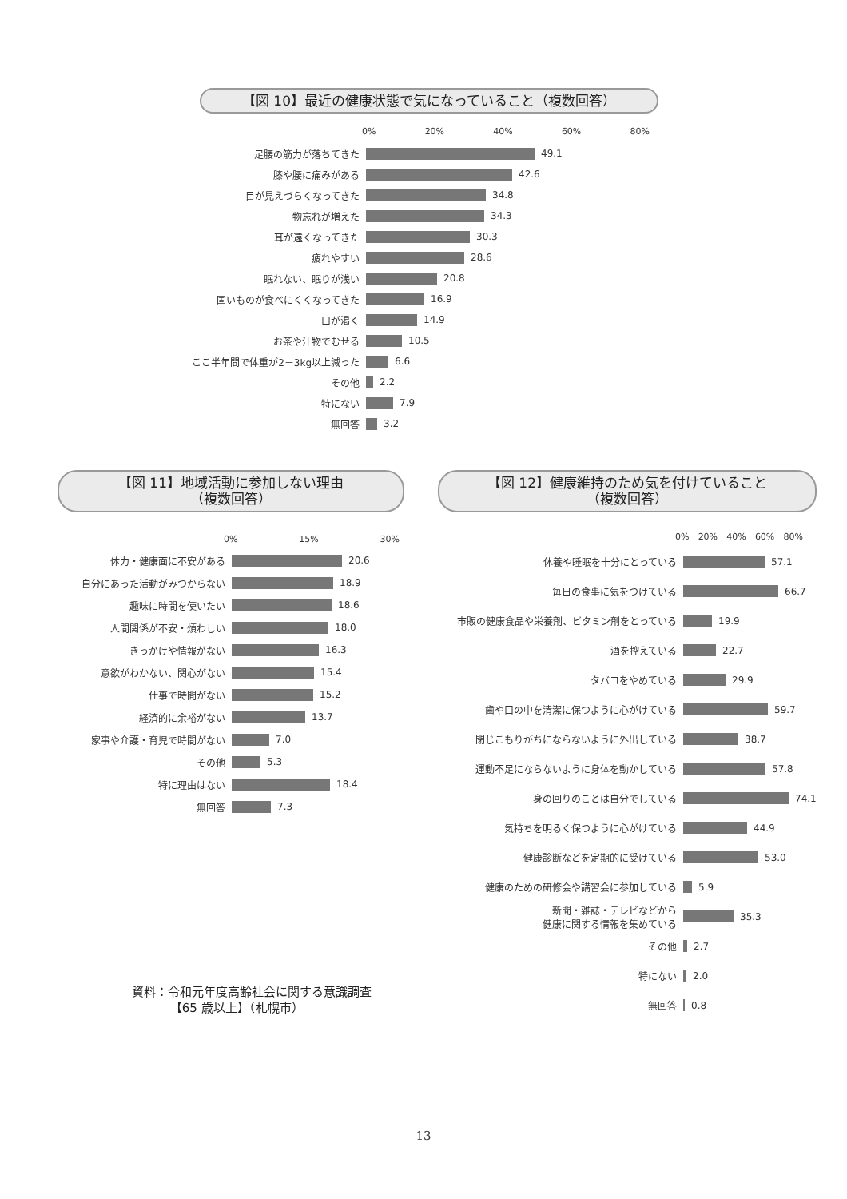【図 10】最近の健康状態で気になっていること（複数回答）
0% 20% 40% 60% 80%
足腰の筋力が落ちてきた 49.1
膝や腰に痛みがある 42.6
目が見えづらくなってきた 34.8
物忘れが増えた 34.3
耳が遠くなってきた 30.3
疲れやすい 28.6
眠れない、眠りが浅い 20.8
固いものが食べにくくなってきた 16.9
口が渇く 14.9
お茶や汁物でむせる 10.5
ここ半年間で体重が2－3kg以上減った 6.6
その他 2.2
特にない 7.9
無回答 3.2
【図 11】地域活動に参加しない理由
（複数回答）
0% 15% 30%
体力・健康面に不安がある 20.6
自分にあった活動がみつからない 18.9
趣味に時間を使いたい 18.6
人間関係が不安・煩わしい 18.0
きっかけや情報がない 16.3
意欲がわかない、関心がない 15.4
仕事で時間がない 15.2
経済的に余裕がない 13.7
家事や介護・育児で時間がない 7.0
その他 5.3
特に理由はない 18.4
無回答 7.3
【図 12】健康維持のため気を付けていること
（複数回答）
0% 20% 40% 60% 80%
休養や睡眠を十分にとっている 57.1
毎日の食事に気をつけている 66.7
市販の健康食品や栄養剤、ビタミン剤をとっている 19.9
酒を控えている 22.7
タバコをやめている 29.9
歯や口の中を清潔に保つように心がけている 59.7
閉じこもりがちにならないように外出している 38.7
運動不足にならないように身体を動かしている 57.8
身の回りのことは自分でしている 74.1
気持ちを明るく保つように心がけている 44.9
健康診断などを定期的に受けている 53.0
健康のための研修会や講習会に参加している 5.9
新聞・雑誌・テレビなどから
健康に関する情報を集めている
35.3
その他 2.7
特にない 2.0
無回答 0.8
資料：令和元年度高齢社会に関する意識調査
【65 歳以上】（札幌市）
13